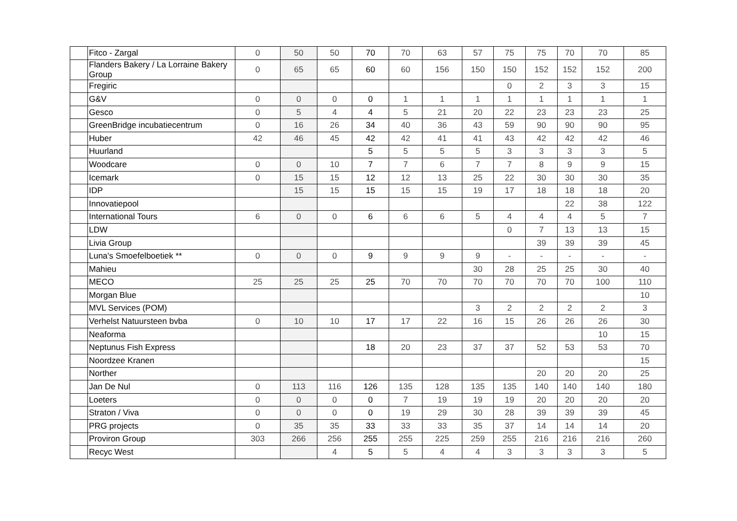| | Fitco - Zargal | 0 | 50 | 50 | 70 | 70 | 63 | 57 | 75 | 75 | 70 | 70 | 85 |
| | Flanders Bakery / La Lorraine Bakery Group | 0 | 65 | 65 | 60 | 60 | 156 | 150 | 150 | 152 | 152 | 152 | 200 |
| | Fregiric | | | | | | | | 0 | 2 | 3 | 3 | 15 |
| | G&V | 0 | 0 | 0 | 0 | 1 | 1 | 1 | 1 | 1 | 1 | 1 | 1 |
| | Gesco | 0 | 5 | 4 | 4 | 5 | 21 | 20 | 22 | 23 | 23 | 23 | 25 |
| | GreenBridge incubatiecentrum | 0 | 16 | 26 | 34 | 40 | 36 | 43 | 59 | 90 | 90 | 90 | 95 |
| | Huber | 42 | 46 | 45 | 42 | 42 | 41 | 41 | 43 | 42 | 42 | 42 | 46 |
| | Huurland | | | | 5 | 5 | 5 | 5 | 3 | 3 | 3 | 3 | 5 |
| | Woodcare | 0 | 0 | 10 | 7 | 7 | 6 | 7 | 7 | 8 | 9 | 9 | 15 |
| | Icemark | 0 | 15 | 15 | 12 | 12 | 13 | 25 | 22 | 30 | 30 | 30 | 35 |
| | IDP | | 15 | 15 | 15 | 15 | 15 | 19 | 17 | 18 | 18 | 18 | 20 |
| | Innovatiepool | | | | | | | | | | 22 | 38 | 122 |
| | International Tours | 6 | 0 | 0 | 6 | 6 | 6 | 5 | 4 | 4 | 4 | 5 | 7 |
| | LDW | | | | | | | | 0 | 7 | 13 | 13 | 15 |
| | Livia Group | | | | | | | | | 39 | 39 | 39 | 45 |
| | Luna's Smoefelboetiek ** | 0 | 0 | 0 | 9 | 9 | 9 | 9 | - | - | - | - | - |
| | Mahieu | | | | | | | 30 | 28 | 25 | 25 | 30 | 40 |
| | MECO | 25 | 25 | 25 | 25 | 70 | 70 | 70 | 70 | 70 | 70 | 100 | 110 |
| | Morgan Blue | | | | | | | | | | | | 10 |
| | MVL Services (POM) | | | | | | | 3 | 2 | 2 | 2 | 2 | 3 |
| | Verhelst Natuursteen bvba | 0 | 10 | 10 | 17 | 17 | 22 | 16 | 15 | 26 | 26 | 26 | 30 |
| | Neaforma | | | | | | | | | | | 10 | 15 |
| | Neptunus Fish Express | | | | 18 | 20 | 23 | 37 | 37 | 52 | 53 | 53 | 70 |
| | Noordzee Kranen | | | | | | | | | | | | 15 |
| | Norther | | | | | | | | | 20 | 20 | 20 | 25 |
| | Jan De Nul | 0 | 113 | 116 | 126 | 135 | 128 | 135 | 135 | 140 | 140 | 140 | 180 |
| | Loeters | 0 | 0 | 0 | 0 | 7 | 19 | 19 | 19 | 20 | 20 | 20 | 20 |
| | Straton / Viva | 0 | 0 | 0 | 0 | 19 | 29 | 30 | 28 | 39 | 39 | 39 | 45 |
| | PRG projects | 0 | 35 | 35 | 33 | 33 | 33 | 35 | 37 | 14 | 14 | 14 | 20 |
| | Proviron Group | 303 | 266 | 256 | 255 | 255 | 225 | 259 | 255 | 216 | 216 | 216 | 260 |
| | Recyc West | | | 4 | 5 | 5 | 4 | 4 | 3 | 3 | 3 | 3 | 5 |